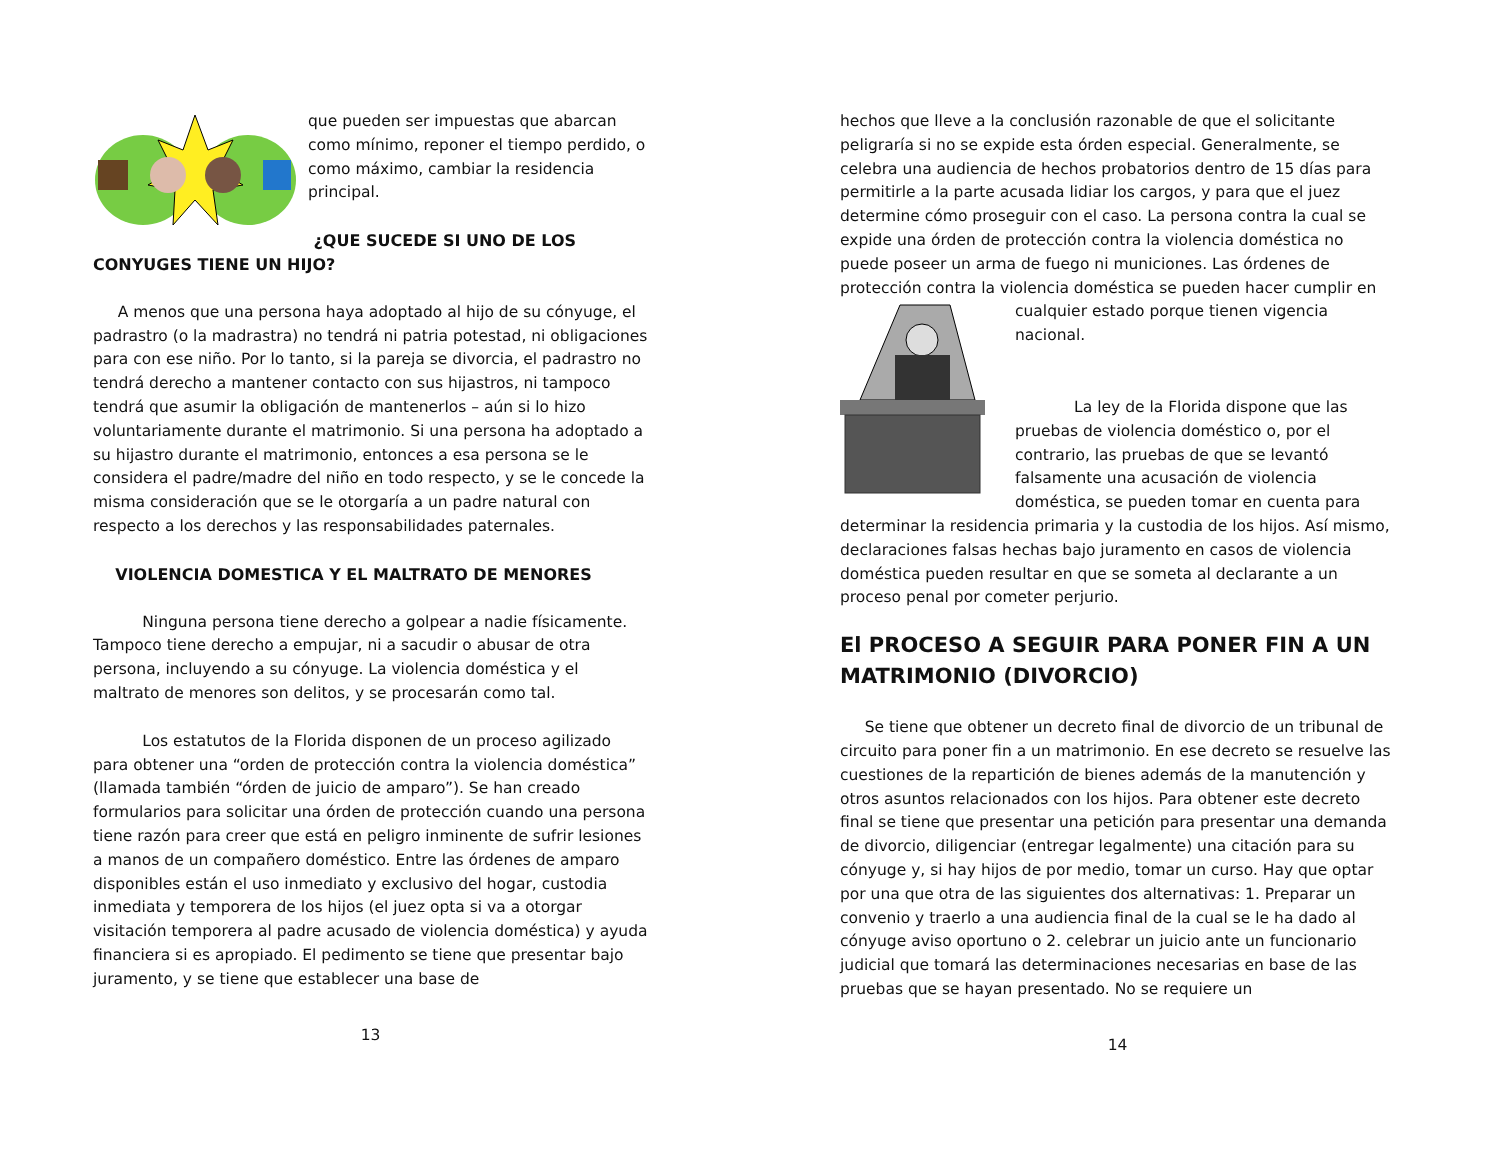que pueden ser impuestas que abarcan como mínimo, reponer el tiempo perdido, o como máximo, cambiar la residencia principal.
¿QUE SUCEDE SI UNO DE LOS CONYUGES TIENE UN HIJO?
A menos que una persona haya adoptado al hijo de su cónyuge, el padrastro (o la madrastra) no tendrá ni patria potestad, ni obligaciones para con ese niño. Por lo tanto, si la pareja se divorcia, el padrastro no tendrá derecho a mantener contacto con sus hijastros, ni tampoco tendrá que asumir la obligación de mantenerlos – aún si lo hizo voluntariamente durante el matrimonio. Si una persona ha adoptado a su hijastro durante el matrimonio, entonces a esa persona se le considera el padre/madre del niño en todo respecto, y se le concede la misma consideración que se le otorgaría a un padre natural con respecto a los derechos y las responsabilidades paternales.
VIOLENCIA DOMESTICA Y EL MALTRATO DE MENORES
Ninguna persona tiene derecho a golpear a nadie físicamente. Tampoco tiene derecho a empujar, ni a sacudir o abusar de otra persona, incluyendo a su cónyuge. La violencia doméstica y el maltrato de menores son delitos, y se procesarán como tal.
Los estatutos de la Florida disponen de un proceso agilizado para obtener una “orden de protección contra la violencia doméstica” (llamada también “órden de juicio de amparo”). Se han creado formularios para solicitar una órden de protección cuando una persona tiene razón para creer que está en peligro inminente de sufrir lesiones a manos de un compañero doméstico. Entre las órdenes de amparo disponibles están el uso inmediato y exclusivo del hogar, custodia inmediata y temporera de los hijos (el juez opta si va a otorgar visitación temporera al padre acusado de violencia doméstica) y ayuda financiera si es apropiado. El pedimento se tiene que presentar bajo juramento, y se tiene que establecer una base de
13
hechos que lleve a la conclusión razonable de que el solicitante peligraría si no se expide esta órden especial. Generalmente, se celebra una audiencia de hechos probatorios dentro de 15 días para permitirle a la parte acusada lidiar los cargos, y para que el juez determine cómo proseguir con el caso. La persona contra la cual se expide una órden de protección contra la violencia doméstica no puede poseer un arma de fuego ni municiones. Las órdenes de protección contra la violencia doméstica se pueden hacer cumplir en
cualquier estado porque tienen vigencia nacional.
La ley de la Florida dispone que las pruebas de violencia doméstico o, por el contrario, las pruebas de que se levantó falsamente una acusación de violencia doméstica, se pueden tomar en cuenta para determinar la residencia primaria y la custodia de los hijos. Así mismo, declaraciones falsas hechas bajo juramento en casos de violencia doméstica pueden resultar en que se someta al declarante a un proceso penal por cometer perjurio.
El PROCESO A SEGUIR PARA PONER FIN A UN MATRIMONIO (DIVORCIO)
Se tiene que obtener un decreto final de divorcio de un tribunal de circuito para poner fin a un matrimonio. En ese decreto se resuelve las cuestiones de la repartición de bienes además de la manutención y otros asuntos relacionados con los hijos. Para obtener este decreto final se tiene que presentar una petición para presentar una demanda de divorcio, diligenciar (entregar legalmente) una citación para su cónyuge y, si hay hijos de por medio, tomar un curso. Hay que optar por una que otra de las siguientes dos alternativas: 1. Preparar un convenio y traerlo a una audiencia final de la cual se le ha dado al cónyuge aviso oportuno o 2. celebrar un juicio ante un funcionario judicial que tomará las determinaciones necesarias en base de las pruebas que se hayan presentado. No se requiere un
14